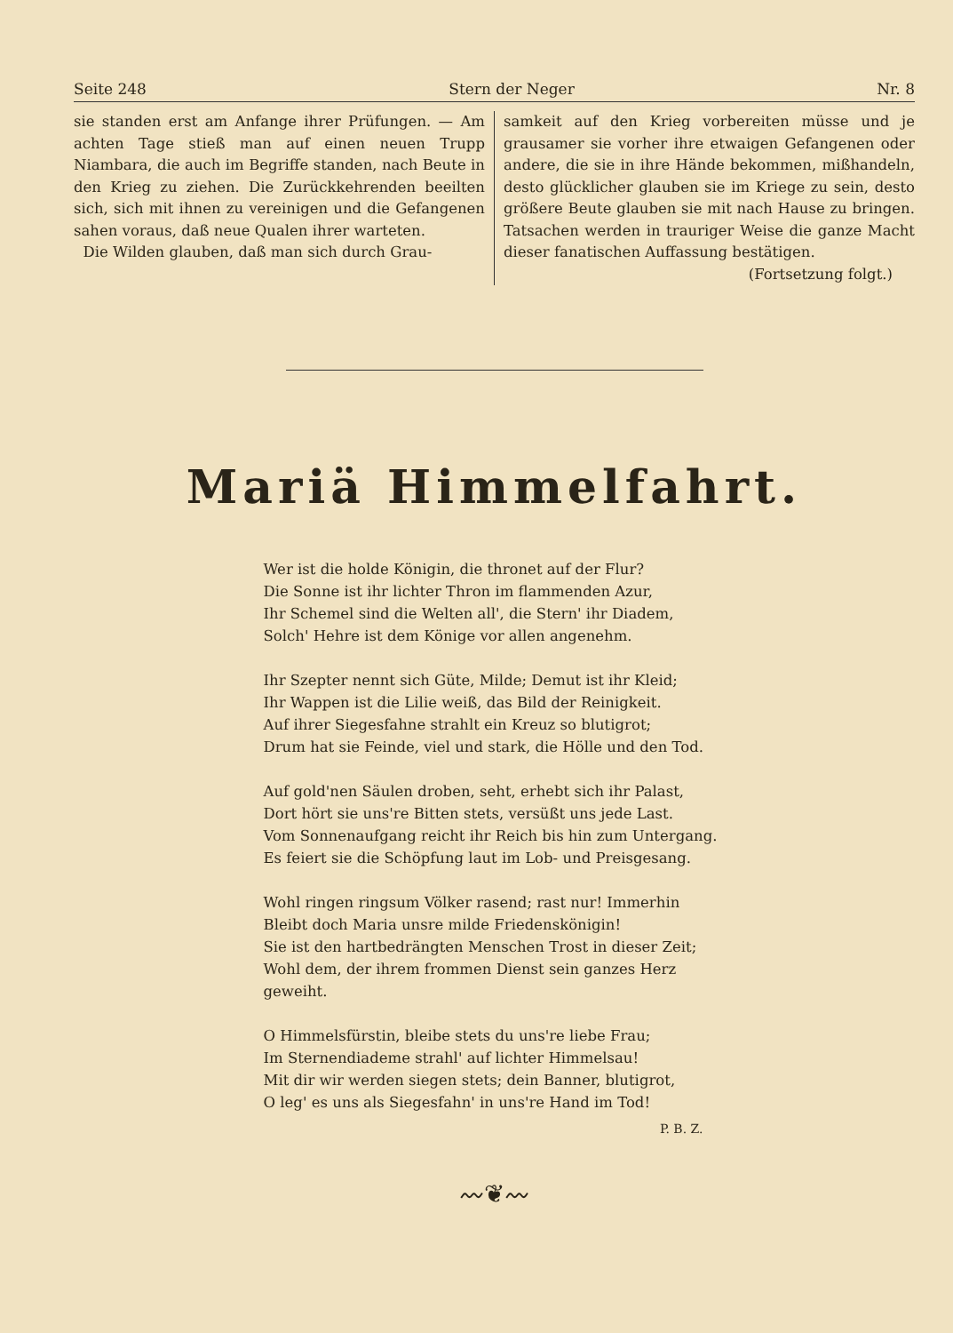Seite 248 Stern der Neger Nr. 8
sie standen erst am Anfange ihrer Prüfungen. — Am achten Tage stieß man auf einen neuen Trupp Niambara, die auch im Begriffe standen, nach Beute in den Krieg zu ziehen. Die Zurückkehrenden beeilten sich, sich mit ihnen zu vereinigen und die Gefangenen sahen voraus, daß neue Qualen ihrer warteten.
Die Wilden glauben, daß man sich durch Grau-
samkeit auf den Krieg vorbereiten müsse und je grausamer sie vorher ihre etwaigen Gefangenen oder andere, die sie in ihre Hände bekommen, mißhandeln, desto glücklicher glauben sie im Kriege zu sein, desto größere Beute glauben sie mit nach Hause zu bringen. Tatsachen werden in trauriger Weise die ganze Macht dieser fanatischen Auffassung bestätigen.
(Fortsetzung folgt.)
Mariä Himmelfahrt.
Wer ist die holde Königin, die thronet auf der Flur?
Die Sonne ist ihr lichter Thron im flammenden Azur,
Ihr Schemel sind die Welten all', die Stern' ihr Diadem,
Solch' Hehre ist dem Könige vor allen angenehm.
Ihr Szepter nennt sich Güte, Milde; Demut ist ihr Kleid;
Ihr Wappen ist die Lilie weiß, das Bild der Reinigkeit.
Auf ihrer Siegesfahne strahlt ein Kreuz so blutigrot;
Drum hat sie Feinde, viel und stark, die Hölle und den Tod.
Auf gold'nen Säulen droben, seht, erhebt sich ihr Palast,
Dort hört sie uns're Bitten stets, versüßt uns jede Last.
Vom Sonnenaufgang reicht ihr Reich bis hin zum Untergang.
Es feiert sie die Schöpfung laut im Lob- und Preisgesang.
Wohl ringen ringsum Völker rasend; rast nur! Immerhin
Bleibt doch Maria unsre milde Friedenskönigin!
Sie ist den hartbedrängten Menschen Trost in dieser Zeit;
Wohl dem, der ihrem frommen Dienst sein ganzes Herz geweiht.
O Himmelsfürstin, bleibe stets du uns're liebe Frau;
Im Sternendiademe strahl' auf lichter Himmelsau!
Mit dir wir werden siegen stets; dein Banner, blutigrot,
O leg' es uns als Siegesfahn' in uns're Hand im Tod!
P. B. Z.
〰❦〰